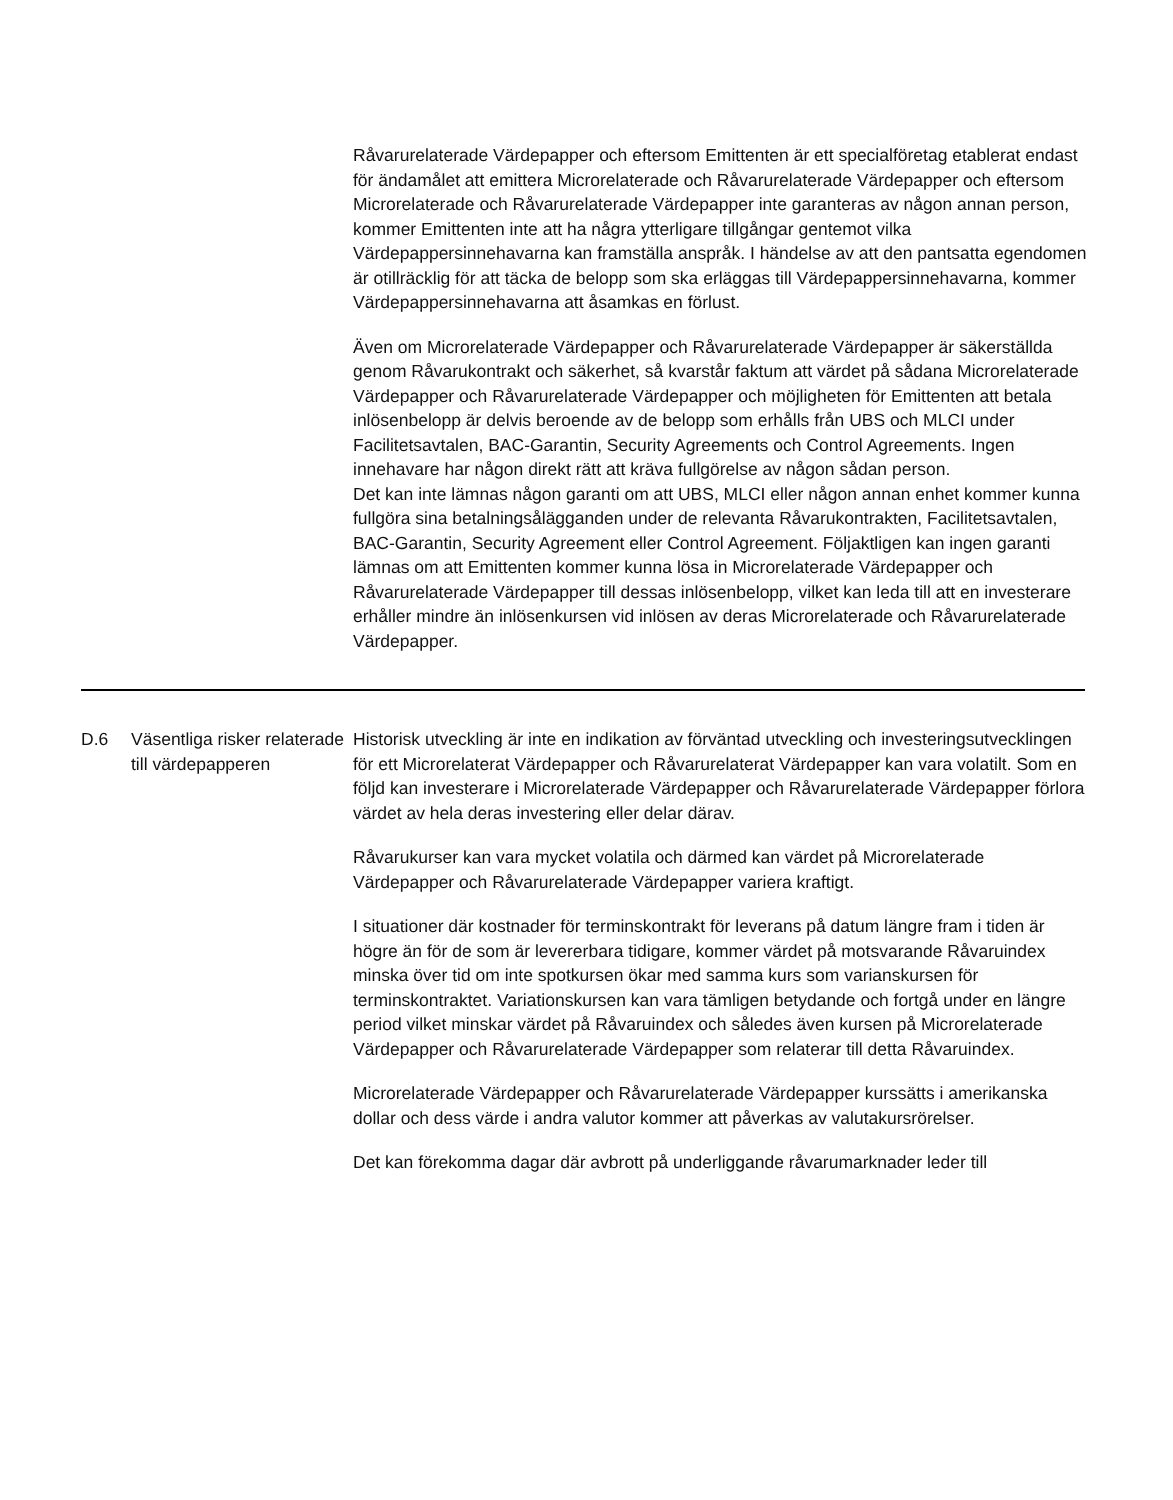Råvarurelaterade Värdepapper och eftersom Emittenten är ett specialföretag etablerat endast för ändamålet att emittera Microrelaterade och Råvarurelaterade Värdepapper och eftersom Microrelaterade och Råvarurelaterade Värdepapper inte garanteras av någon annan person, kommer Emittenten inte att ha några ytterligare tillgångar gentemot vilka Värdepappersinnehavarna kan framställa anspråk. I händelse av att den pantsatta egendomen är otillräcklig för att täcka de belopp som ska erläggas till Värdepappersinnehavarna, kommer Värdepappersinnehavarna att åsamkas en förlust.
Även om Microrelaterade Värdepapper och Råvarurelaterade Värdepapper är säkerställda genom Råvarukontrakt och säkerhet, så kvarstår faktum att värdet på sådana Microrelaterade Värdepapper och Råvarurelaterade Värdepapper och möjligheten för Emittenten att betala inlösenbelopp är delvis beroende av de belopp som erhålls från UBS och MLCI under Facilitetsavtalen, BAC-Garantin, Security Agreements och Control Agreements. Ingen innehavare har någon direkt rätt att kräva fullgörelse av någon sådan person.
Det kan inte lämnas någon garanti om att UBS, MLCI eller någon annan enhet kommer kunna fullgöra sina betalningsålägganden under de relevanta Råvarukontrakten, Facilitetsavtalen, BAC-Garantin, Security Agreement eller Control Agreement. Följaktligen kan ingen garanti lämnas om att Emittenten kommer kunna lösa in Microrelaterade Värdepapper och Råvarurelaterade Värdepapper till dessas inlösenbelopp, vilket kan leda till att en investerare erhåller mindre än inlösenkursen vid inlösen av deras Microrelaterade och Råvarurelaterade Värdepapper.
| D.6 | Väsentliga risker relaterade till värdepapperen | Historisk utveckling är inte en indikation av förväntad utveckling och investeringsutvecklingen för ett Microrelaterat Värdepapper och Råvarurelaterat Värdepapper kan vara volatilt. Som en följd kan investerare i Microrelaterade Värdepapper och Råvarurelaterade Värdepapper förlora värdet av hela deras investering eller delar därav. Råvarukurser kan vara mycket volatila och därmed kan värdet på Microrelaterade Värdepapper och Råvarurelaterade Värdepapper variera kraftigt. I situationer där kostnader för terminskontrakt för leverans på datum längre fram i tiden är högre än för de som är levererbara tidigare, kommer värdet på motsvarande Råvaruindex minska över tid om inte spotkursen ökar med samma kurs som varianskursen för terminskontraktet. Variationskursen kan vara tämligen betydande och fortgå under en längre period vilket minskar värdet på Råvaruindex och således även kursen på Microrelaterade Värdepapper och Råvarurelaterade Värdepapper som relaterar till detta Råvaruindex. Microrelaterade Värdepapper och Råvarurelaterade Värdepapper kurssätts i amerikanska dollar och dess värde i andra valutor kommer att påverkas av valutakursrörelser. Det kan förekomma dagar där avbrott på underliggande råvarumarknader leder till |